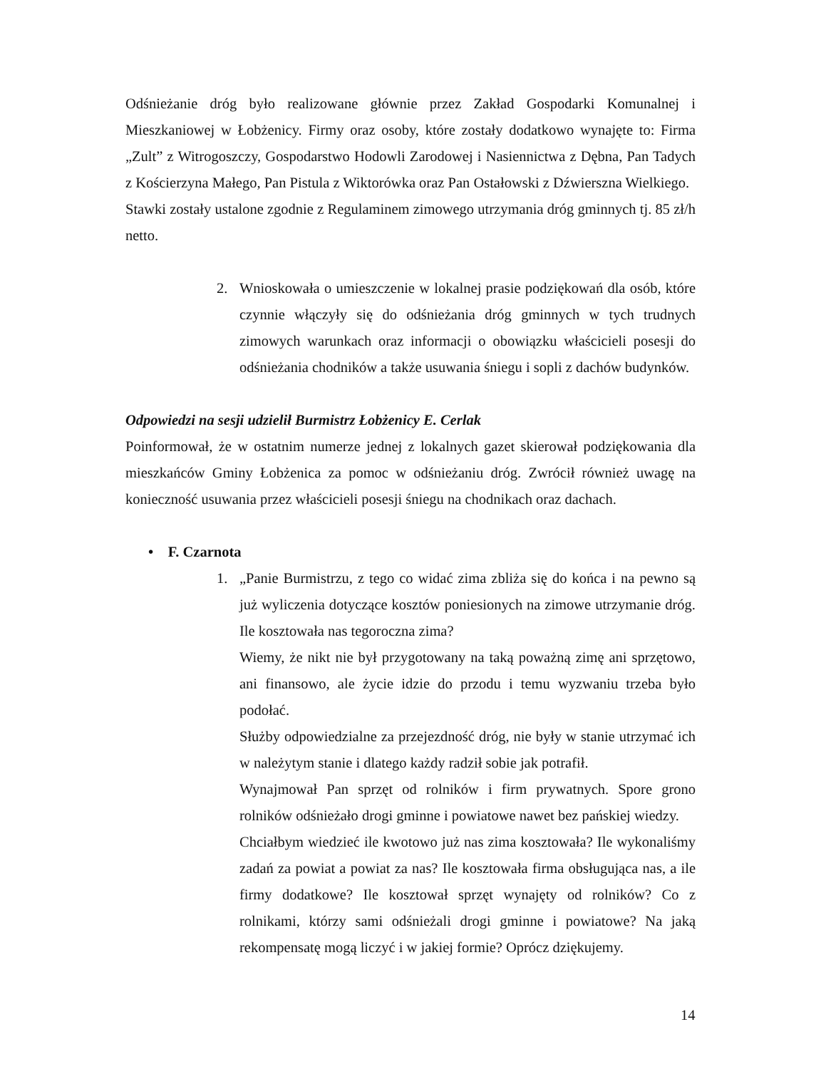Odśnieżanie dróg było realizowane głównie przez Zakład Gospodarki Komunalnej i Mieszkaniowej w Łobżenicy. Firmy oraz osoby, które zostały dodatkowo wynajęte to: Firma „Zult” z Witrogoszczy, Gospodarstwo Hodowli Zarodowej i Nasiennictwa z Dębna, Pan Tadych z Kościerzyna Małego, Pan Pistula z Wiktorówka oraz Pan Ostałowski z Dźwierszna Wielkiego.
Stawki zostały ustalone zgodnie z Regulaminem zimowego utrzymania dróg gminnych tj. 85 zł/h netto.
2. Wnioskowała o umieszczenie w lokalnej prasie podziękowań dla osób, które czynnie włączyły się do odśnieżania dróg gminnych w tych trudnych zimowych warunkach oraz informacji o obowiązku właścicieli posesji do odśnieżania chodników a także usuwania śniegu i sopli z dachów budynków.
Odpowiedzi na sesji udzielił Burmistrz Łobżenicy E. Cerlak
Poinformował, że w ostatnim numerze jednej z lokalnych gazet skierował podziękowania dla mieszkańców Gminy Łobżenica za pomoc w odśnieżaniu dróg. Zwrócił również uwagę na konieczność usuwania przez właścicieli posesji śniegu na chodnikach oraz dachach.
• F. Czarnota
1. „Panie Burmistrzu, z tego co widać zima zbliża się do końca i na pewno są już wyliczenia dotyczące kosztów poniesionych na zimowe utrzymanie dróg. Ile kosztowała nas tegoroczna zima?
Wiemy, że nikt nie był przygotowany na taką poważną zimę ani sprzętowo, ani finansowo, ale życie idzie do przodu i temu wyzwaniu trzeba było podołać.
Służby odpowiedzialne za przejezdność dróg, nie były w stanie utrzymać ich w należytym stanie i dlatego każdy radził sobie jak potrafił.
Wynajmował Pan sprzęt od rolników i firm prywatnych. Spore grono rolników odśnieżało drogi gminne i powiatowe nawet bez pańskiej wiedzy.
Chciałbym wiedzieć ile kwotowo już nas zima kosztowała? Ile wykonaliśmy zadań za powiat a powiat za nas? Ile kosztowała firma obsługująca nas, a ile firmy dodatkowe? Ile kosztował sprzęt wynajęty od rolników? Co z rolnikami, którzy sami odśnieżali drogi gminne i powiatowe? Na jaką rekompensatę mogą liczyć i w jakiej formie? Oprócz dziękujemy.
14